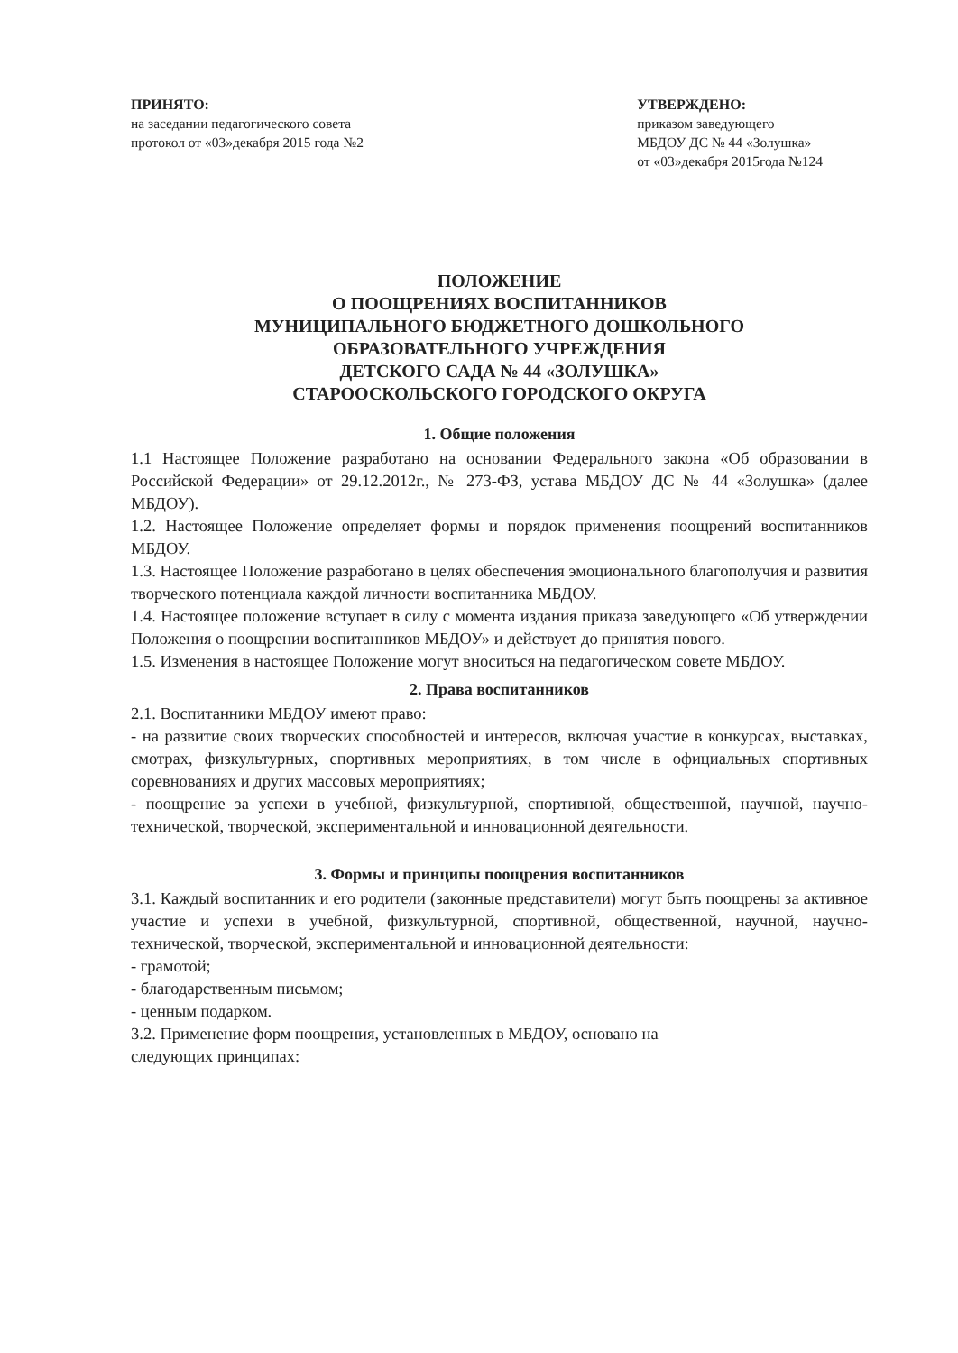ПРИНЯТО:
на заседании педагогического совета
протокол от «03»декабря 2015 года №2
УТВЕРЖДЕНО:
приказом заведующего
МБДОУ ДС № 44 «Золушка»
от «03»декабря 2015года №124
ПОЛОЖЕНИЕ
О ПООЩРЕНИЯХ ВОСПИТАННИКОВ
МУНИЦИПАЛЬНОГО БЮДЖЕТНОГО ДОШКОЛЬНОГО
ОБРАЗОВАТЕЛЬНОГО УЧРЕЖДЕНИЯ
ДЕТСКОГО САДА № 44 «ЗОЛУШКА»
СТАРООСКОЛЬСКОГО ГОРОДСКОГО ОКРУГА
1. Общие положения
1.1 Настоящее Положение разработано на основании Федерального закона «Об образовании в Российской Федерации» от 29.12.2012г., № 273-ФЗ, устава МБДОУ ДС № 44 «Золушка» (далее МБДОУ).
1.2. Настоящее Положение определяет формы и порядок применения поощрений воспитанников МБДОУ.
1.3. Настоящее Положение разработано в целях обеспечения эмоционального благополучия и развития творческого потенциала каждой личности воспитанника МБДОУ.
1.4. Настоящее положение вступает в силу с момента издания приказа заведующего «Об утверждении Положения о поощрении воспитанников МБДОУ» и действует до принятия нового.
1.5. Изменения в настоящее Положение могут вноситься на педагогическом совете МБДОУ.
2. Права воспитанников
2.1. Воспитанники МБДОУ имеют право:
- на развитие своих творческих способностей и интересов, включая участие в конкурсах, выставках, смотрах, физкультурных, спортивных мероприятиях, в том числе в официальных спортивных соревнованиях и других массовых мероприятиях;
- поощрение за успехи в учебной, физкультурной, спортивной, общественной, научной, научно-технической, творческой, экспериментальной и инновационной деятельности.
3. Формы и принципы поощрения воспитанников
3.1. Каждый воспитанник и его родители (законные представители) могут быть поощрены за активное участие и успехи в учебной, физкультурной, спортивной, общественной, научной, научно-технической, творческой, экспериментальной и инновационной деятельности:
- грамотой;
- благодарственным письмом;
- ценным подарком.
3.2. Применение форм поощрения, установленных в МБДОУ, основано на
следующих принципах: